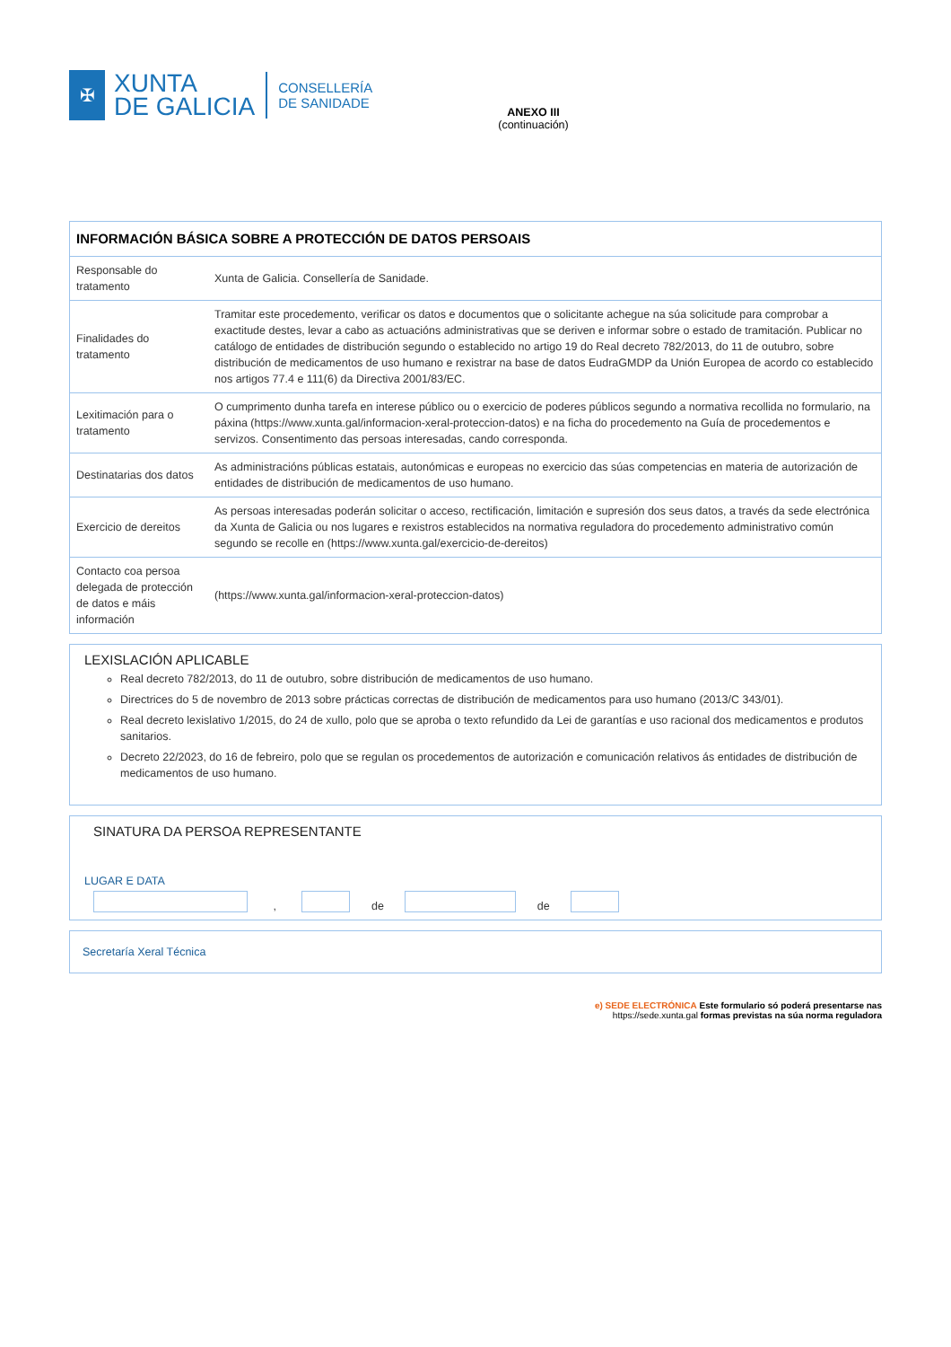✠
XUNTA
DE GALICIA
CONSELLERÍA
DE SANIDADE
ANEXO III
(continuación)
| INFORMACIÓN BÁSICA SOBRE A PROTECCIÓN DE DATOS PERSOAIS | |
| --- | --- |
| Responsable do tratamento | Xunta de Galicia. Consellería de Sanidade. |
| Finalidades do tratamento | Tramitar este procedemento, verificar os datos e documentos que o solicitante achegue na súa solicitude para comprobar a exactitude destes, levar a cabo as actuacións administrativas que se deriven e informar sobre o estado de tramitación. Publicar no catálogo de entidades de distribución segundo o establecido no artigo 19 do Real decreto 782/2013, do 11 de outubro, sobre distribución de medicamentos de uso humano e rexistrar na base de datos EudraGMDP da Unión Europea de acordo co establecido nos artigos 77.4 e 111(6) da Directiva 2001/83/EC. |
| Lexitimación para o tratamento | O cumprimento dunha tarefa en interese público ou o exercicio de poderes públicos segundo a normativa recollida no formulario, na páxina (https://www.xunta.gal/informacion-xeral-proteccion-datos) e na ficha do procedemento na Guía de procedementos e servizos. Consentimento das persoas interesadas, cando corresponda. |
| Destinatarias dos datos | As administracións públicas estatais, autonómicas e europeas no exercicio das súas competencias en materia de autorización de entidades de distribución de medicamentos de uso humano. |
| Exercicio de dereitos | As persoas interesadas poderán solicitar o acceso, rectificación, limitación e supresión dos seus datos, a través da sede electrónica da Xunta de Galicia ou nos lugares e rexistros establecidos na normativa reguladora do procedemento administrativo común segundo se recolle en (https://www.xunta.gal/exercicio-de-dereitos) |
| Contacto coa persoa delegada de protección de datos e máis información | (https://www.xunta.gal/informacion-xeral-proteccion-datos) |
LEXISLACIÓN APLICABLE
Real decreto 782/2013, do 11 de outubro, sobre distribución de medicamentos de uso humano.
Directrices do 5 de novembro de 2013 sobre prácticas correctas de distribución de medicamentos para uso humano (2013/C 343/01).
Real decreto lexislativo 1/2015, do 24 de xullo, polo que se aproba o texto refundido da Lei de garantías e uso racional dos medicamentos e produtos sanitarios.
Decreto 22/2023, do 16 de febreiro, polo que se regulan os procedementos de autorización e comunicación relativos ás entidades de distribución de medicamentos de uso humano.
SINATURA DA PERSOA REPRESENTANTE
LUGAR E DATA
, de de
Secretaría Xeral Técnica
e) SEDE ELECTRÓNICA Este formulario só poderá presentarse nas
https://sede.xunta.gal formas previstas na súa norma reguladora